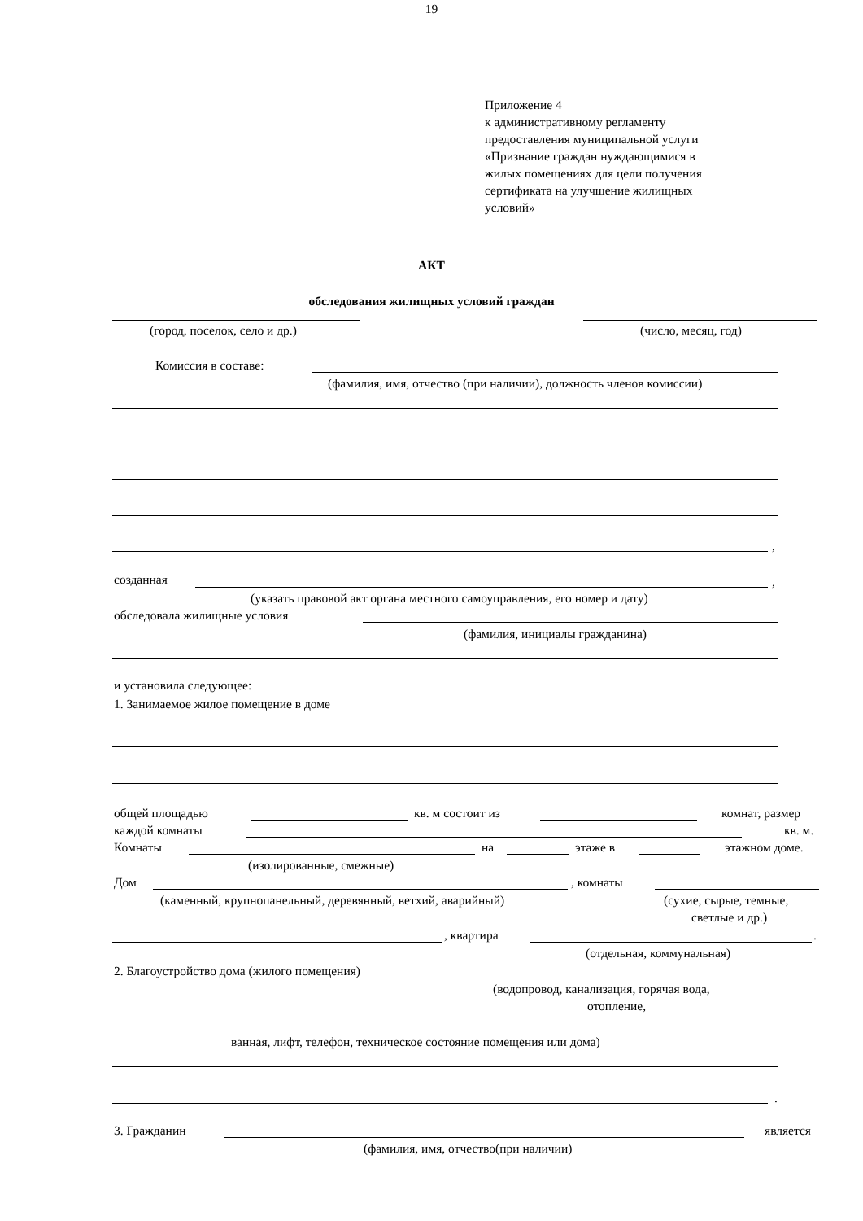19
Приложение 4
к административному регламенту
предоставления муниципальной услуги
«Признание граждан нуждающимися в
жилых помещениях для цели получения
сертификата на улучшение жилищных
условий»
АКТ
обследования жилищных условий граждан
(город, поселок, село и др.) (число, месяц, год)
Комиссия в составе:
(фамилия, имя, отчество (при наличии), должность членов комиссии)
,
созданная ,
(указать правовой акт органа местного самоуправления, его номер и дату)
обследовала жилищные условия
(фамилия, инициалы гражданина)
и установила следующее:
1. Занимаемое жилое помещение в доме
общей площадью кв. м состоит из комнат, размер
каждой комнаты кв. м.
Комнаты на этаже в этажном доме.
(изолированные, смежные)
Дом , комнаты
(каменный, крупнопанельный, деревянный, ветхий, аварийный) (сухие, сырые, темные,
светлые и др.)
, квартира .
(отдельная, коммунальная)
2. Благоустройство дома (жилого помещения)
(водопровод, канализация, горячая вода,
отопление,
ванная, лифт, телефон, техническое состояние помещения или дома)
.
3. Гражданин является
(фамилия, имя, отчество(при наличии)